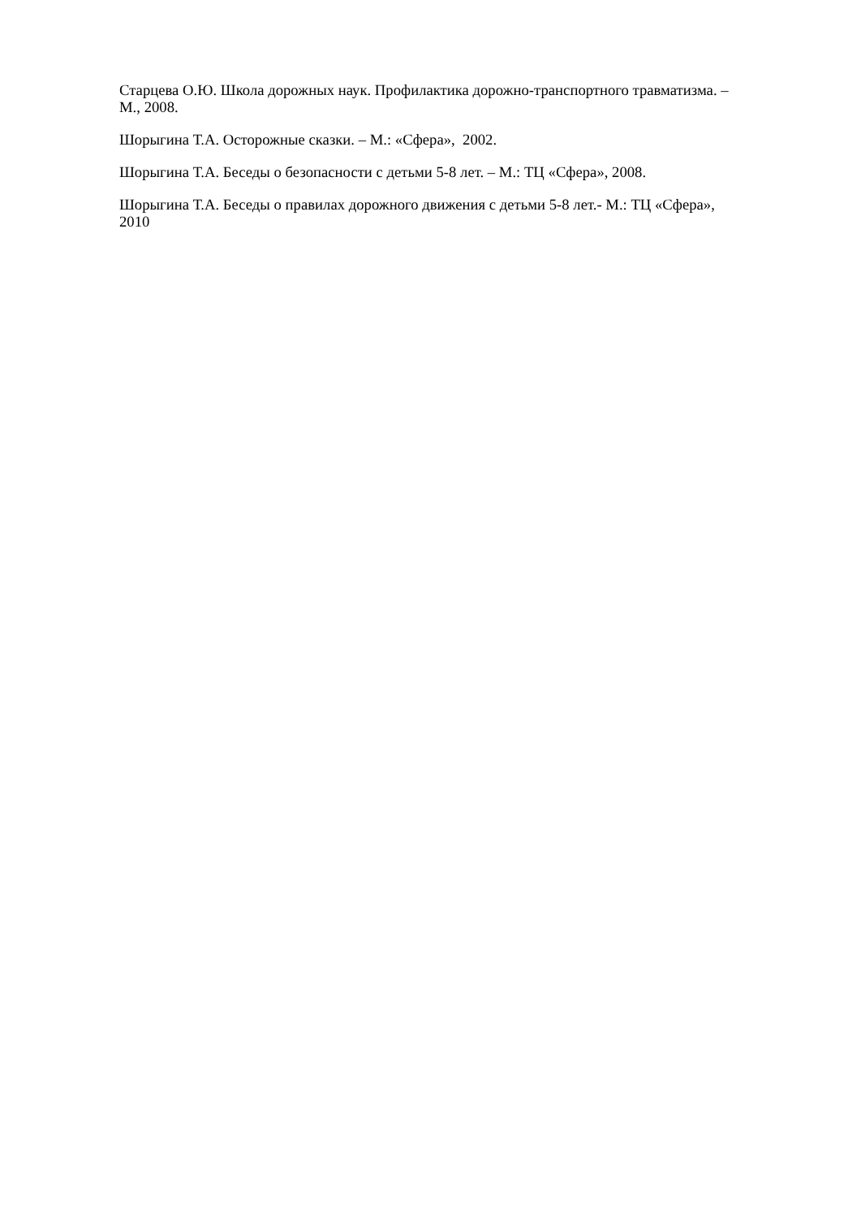Старцева О.Ю. Школа дорожных наук. Профилактика дорожно-транспортного травматизма. – М., 2008.
Шорыгина Т.А. Осторожные сказки. – М.: «Сфера», 2002.
Шорыгина Т.А. Беседы о безопасности с детьми 5-8 лет. – М.: ТЦ «Сфера», 2008.
Шорыгина Т.А. Беседы о правилах дорожного движения с детьми 5-8 лет.- М.: ТЦ «Сфера», 2010